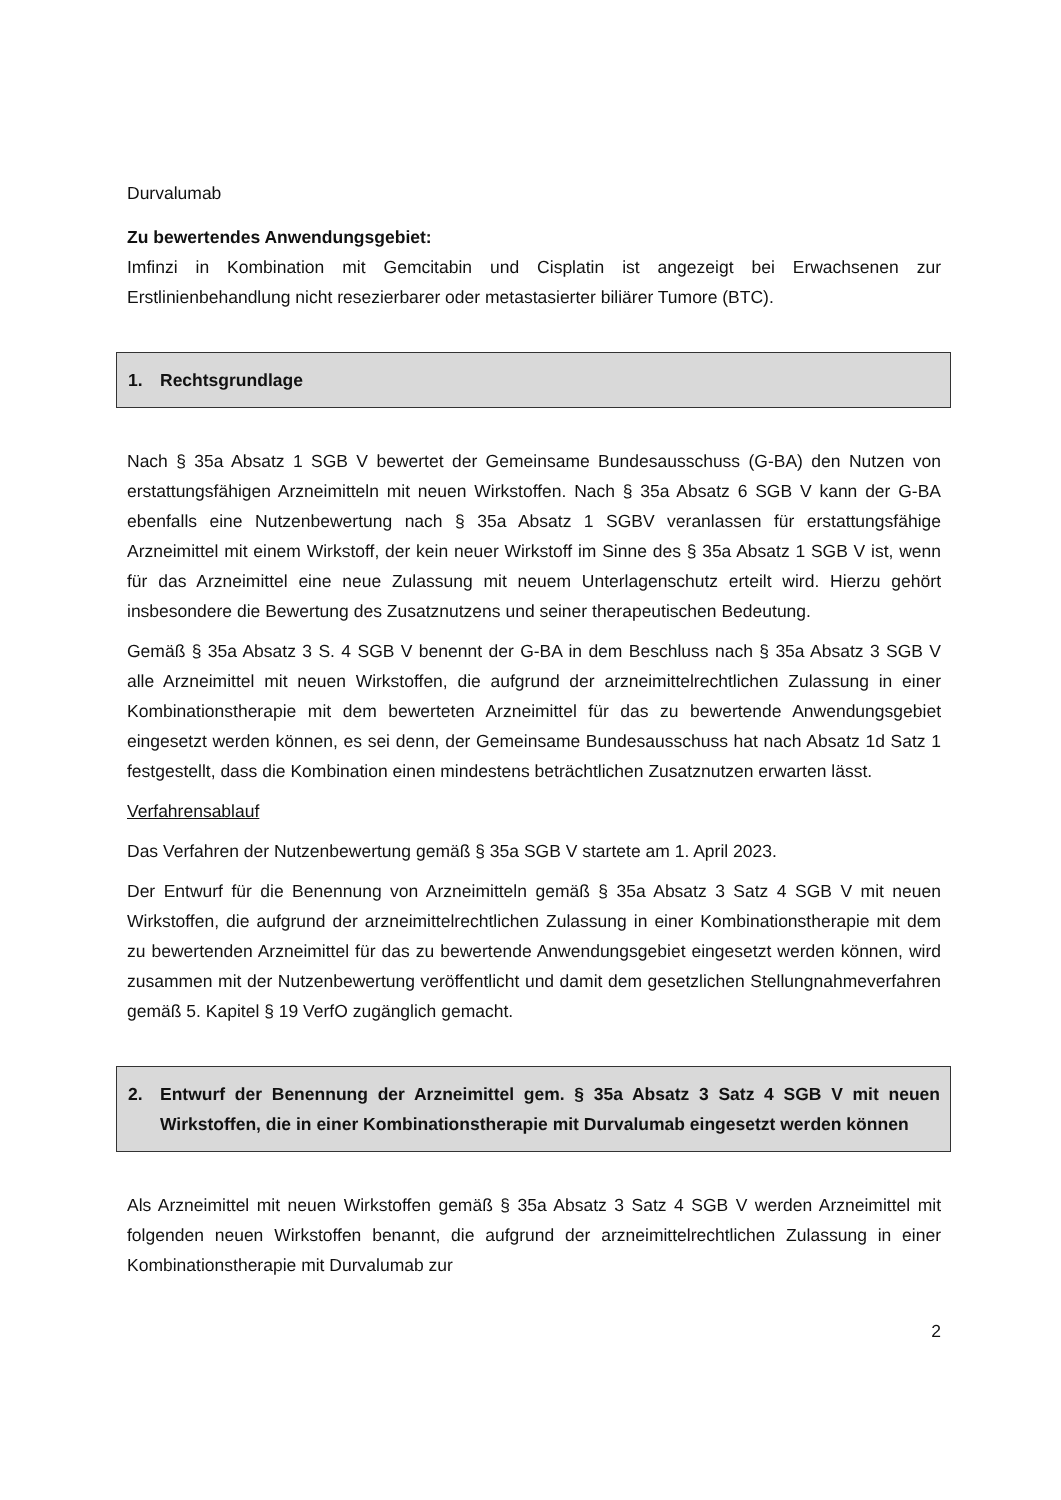Durvalumab
Zu bewertendes Anwendungsgebiet:
Imfinzi in Kombination mit Gemcitabin und Cisplatin ist angezeigt bei Erwachsenen zur Erstlinienbehandlung nicht resezierbarer oder metastasierter biliärer Tumore (BTC).
1. Rechtsgrundlage
Nach § 35a Absatz 1 SGB V bewertet der Gemeinsame Bundesausschuss (G-BA) den Nutzen von erstattungsfähigen Arzneimitteln mit neuen Wirkstoffen. Nach § 35a Absatz 6 SGB V kann der G-BA ebenfalls eine Nutzenbewertung nach § 35a Absatz 1 SGBV veranlassen für erstattungsfähige Arzneimittel mit einem Wirkstoff, der kein neuer Wirkstoff im Sinne des § 35a Absatz 1 SGB V ist, wenn für das Arzneimittel eine neue Zulassung mit neuem Unterlagenschutz erteilt wird. Hierzu gehört insbesondere die Bewertung des Zusatznutzens und seiner therapeutischen Bedeutung.
Gemäß § 35a Absatz 3 S. 4 SGB V benennt der G-BA in dem Beschluss nach § 35a Absatz 3 SGB V alle Arzneimittel mit neuen Wirkstoffen, die aufgrund der arzneimittelrechtlichen Zulassung in einer Kombinationstherapie mit dem bewerteten Arzneimittel für das zu bewertende Anwendungsgebiet eingesetzt werden können, es sei denn, der Gemeinsame Bundesausschuss hat nach Absatz 1d Satz 1 festgestellt, dass die Kombination einen mindestens beträchtlichen Zusatznutzen erwarten lässt.
Verfahrensablauf
Das Verfahren der Nutzenbewertung gemäß § 35a SGB V startete am 1. April 2023.
Der Entwurf für die Benennung von Arzneimitteln gemäß § 35a Absatz 3 Satz 4 SGB V mit neuen Wirkstoffen, die aufgrund der arzneimittelrechtlichen Zulassung in einer Kombinationstherapie mit dem zu bewertenden Arzneimittel für das zu bewertende Anwendungsgebiet eingesetzt werden können, wird zusammen mit der Nutzenbewertung veröffentlicht und damit dem gesetzlichen Stellungnahmeverfahren gemäß 5. Kapitel § 19 VerfO zugänglich gemacht.
2. Entwurf der Benennung der Arzneimittel gem. § 35a Absatz 3 Satz 4 SGB V mit neuen Wirkstoffen, die in einer Kombinationstherapie mit Durvalumab eingesetzt werden können
Als Arzneimittel mit neuen Wirkstoffen gemäß § 35a Absatz 3 Satz 4 SGB V werden Arzneimittel mit folgenden neuen Wirkstoffen benannt, die aufgrund der arzneimittelrechtlichen Zulassung in einer Kombinationstherapie mit Durvalumab zur
2